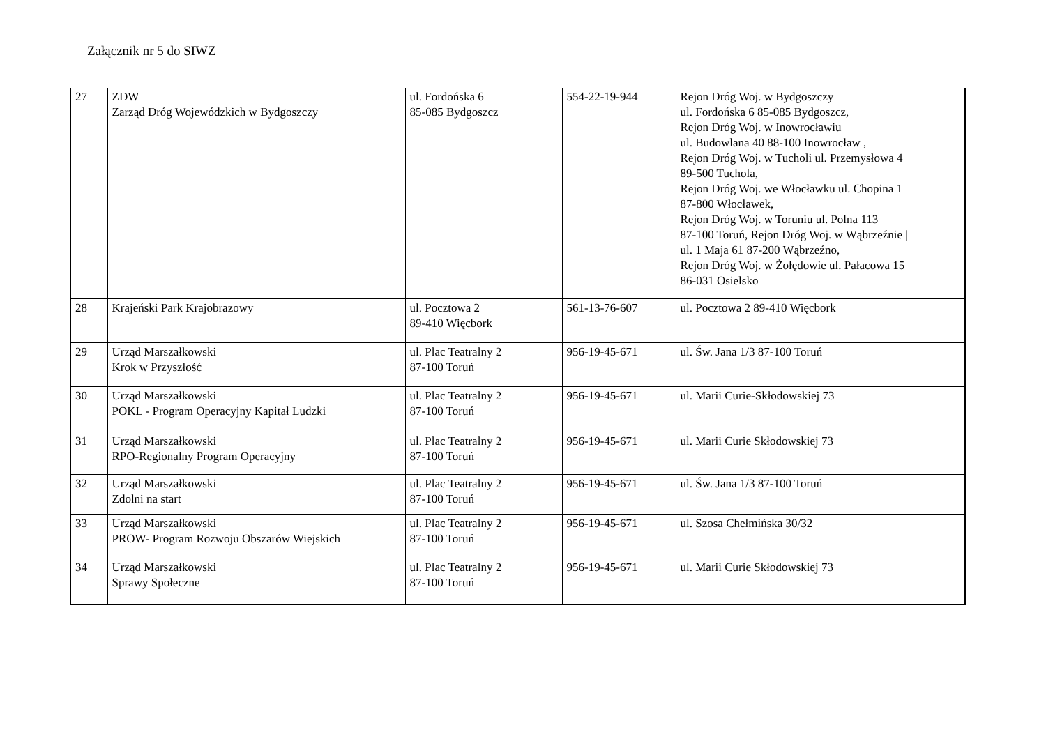Załącznik nr 5 do SIWZ
| 27 | ZDW Zarząd Dróg Wojewódzkich w Bydgoszczy | ul. Fordońska 6 85-085 Bydgoszcz | 554-22-19-944 | Rejon Dróg Woj. w Bydgoszczy ul. Fordońska 6 85-085 Bydgoszcz, Rejon Dróg Woj. w Inowrocławiu ul. Budowlana 40 88-100 Inowrocław , Rejon Dróg Woj. w Tucholi ul. Przemysłowa 4 89-500 Tuchola, Rejon Dróg Woj. we Włocławku ul. Chopina 1 87-800 Włocławek, Rejon Dróg Woj. w Toruniu ul. Polna 113 87-100 Toruń, Rejon Dróg Woj. w Wąbrzeźnie / ul. 1 Maja 61 87-200 Wąbrzeźno, Rejon Dróg Woj. w Żołędowie ul. Pałacowa 15 86-031 Osielsko |
| 28 | Krajeński Park Krajobrazowy | ul. Pocztowa 2 89-410 Więcbork | 561-13-76-607 | ul. Pocztowa 2 89-410 Więcbork |
| 29 | Urząd Marszałkowski Krok w Przyszłość | ul. Plac Teatralny 2 87-100 Toruń | 956-19-45-671 | ul. Św. Jana 1/3 87-100 Toruń |
| 30 | Urząd Marszałkowski POKL - Program Operacyjny Kapitał Ludzki | ul. Plac Teatralny 2 87-100 Toruń | 956-19-45-671 | ul. Marii Curie-Skłodowskiej 73 |
| 31 | Urząd Marszałkowski RPO-Regionalny Program Operacyjny | ul. Plac Teatralny 2 87-100 Toruń | 956-19-45-671 | ul. Marii Curie Skłodowskiej 73 |
| 32 | Urząd Marszałkowski Zdolni na start | ul. Plac Teatralny 2 87-100 Toruń | 956-19-45-671 | ul. Św. Jana 1/3 87-100 Toruń |
| 33 | Urząd Marszałkowski PROW- Program Rozwoju Obszarów Wiejskich | ul. Plac Teatralny 2 87-100 Toruń | 956-19-45-671 | ul. Szosa Chełmińska 30/32 |
| 34 | Urząd Marszałkowski Sprawy Społeczne | ul. Plac Teatralny 2 87-100 Toruń | 956-19-45-671 | ul. Marii Curie Skłodowskiej 73 |